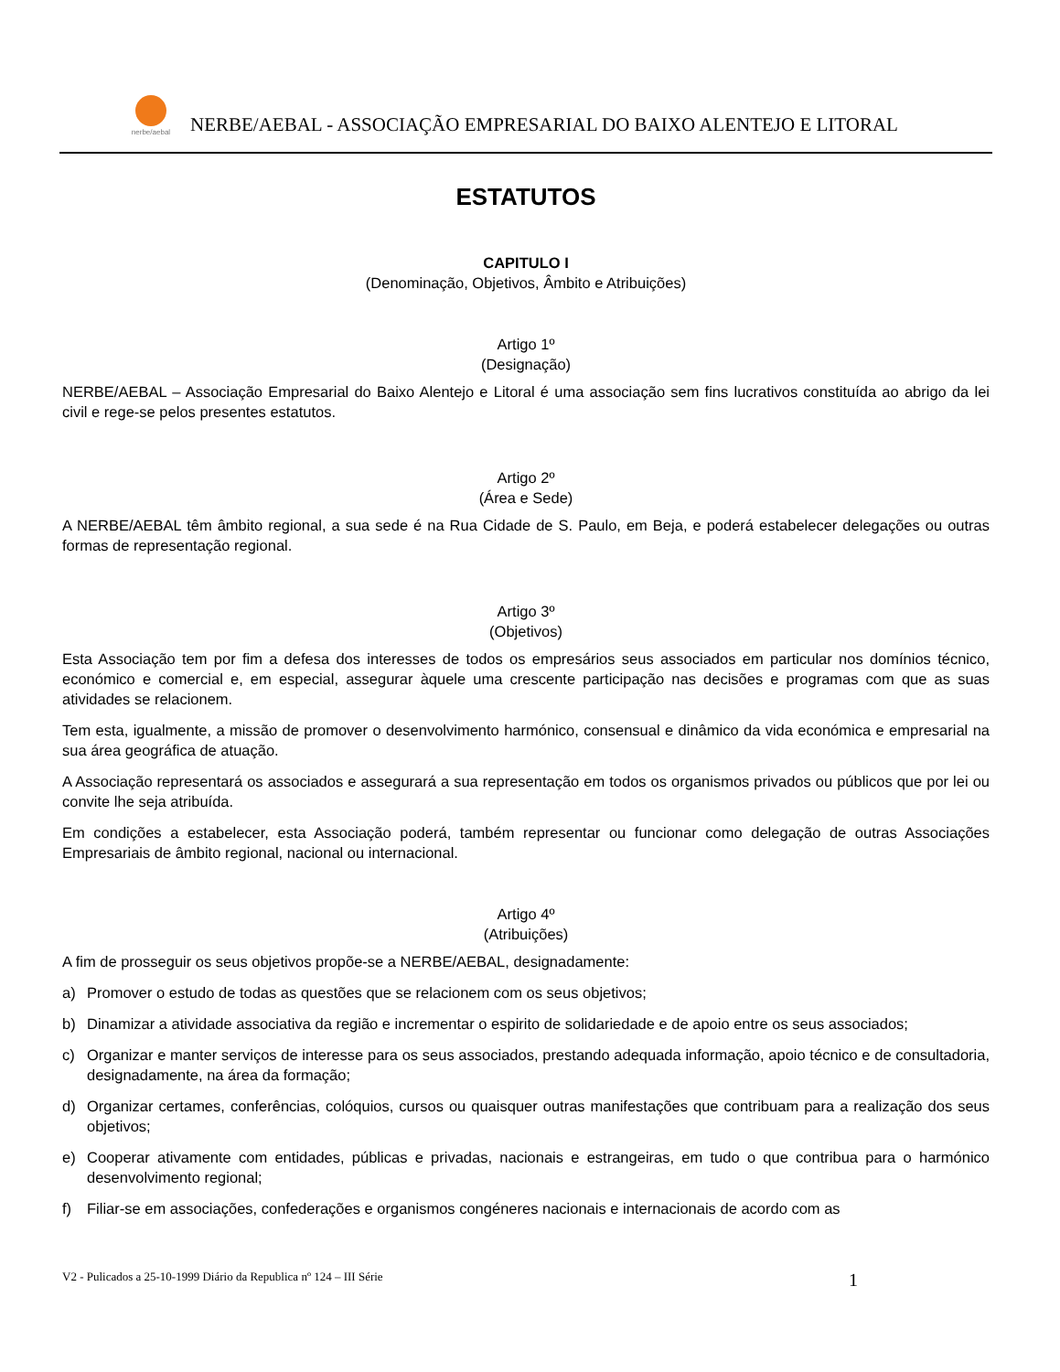nerbe/aebal
NERBE/AEBAL - ASSOCIAÇÃO EMPRESARIAL DO BAIXO ALENTEJO E LITORAL
ESTATUTOS
CAPITULO I
(Denominação, Objetivos, Âmbito e Atribuições)
Artigo 1º
(Designação)
NERBE/AEBAL – Associação Empresarial do Baixo Alentejo e Litoral é uma associação sem fins lucrativos constituída ao abrigo da lei civil e rege-se pelos presentes estatutos.
Artigo 2º
(Área e Sede)
A NERBE/AEBAL têm âmbito regional, a sua sede é na Rua Cidade de S. Paulo, em Beja, e poderá estabelecer delegações ou outras formas de representação regional.
Artigo 3º
(Objetivos)
Esta Associação tem por fim a defesa dos interesses de todos os empresários seus associados em particular nos domínios técnico, económico e comercial e, em especial, assegurar àquele uma crescente participação nas decisões e programas com que as suas atividades se relacionem.
Tem esta, igualmente, a missão de promover o desenvolvimento harmónico, consensual e dinâmico da vida económica e empresarial na sua área geográfica de atuação.
A Associação representará os associados e assegurará a sua representação em todos os organismos privados ou públicos que por lei ou convite lhe seja atribuída.
Em condições a estabelecer, esta Associação poderá, também representar ou funcionar como delegação de outras Associações Empresariais de âmbito regional, nacional ou internacional.
Artigo 4º
(Atribuições)
A fim de prosseguir os seus objetivos propõe-se a NERBE/AEBAL, designadamente:
a) Promover o estudo de todas as questões que se relacionem com os seus objetivos;
b) Dinamizar a atividade associativa da região e incrementar o espirito de solidariedade e de apoio entre os seus associados;
c) Organizar e manter serviços de interesse para os seus associados, prestando adequada informação, apoio técnico e de consultadoria, designadamente, na área da formação;
d) Organizar certames, conferências, colóquios, cursos ou quaisquer outras manifestações que contribuam para a realização dos seus objetivos;
e) Cooperar ativamente com entidades, públicas e privadas, nacionais e estrangeiras, em tudo o que contribua para o harmónico desenvolvimento regional;
f) Filiar-se em associações, confederações e organismos congéneres nacionais e internacionais de acordo com as
V2 - Pulicados a 25-10-1999 Diário da Republica nº 124 – III Série 1